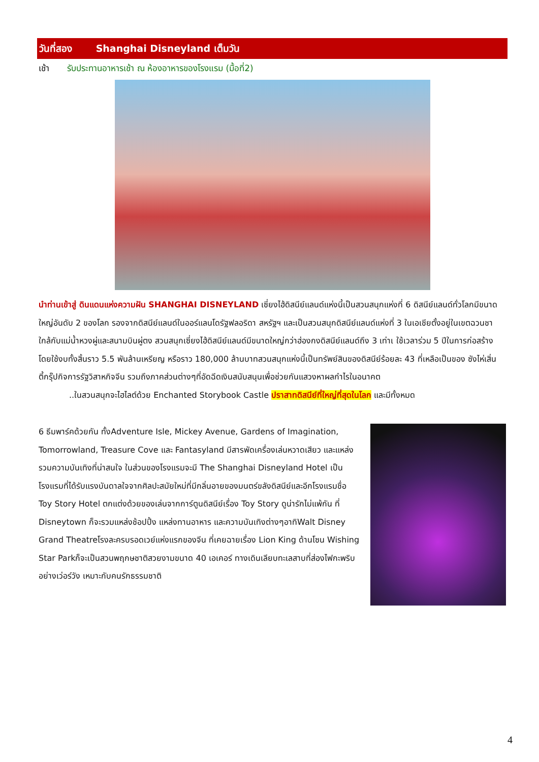วันที่สอง Shanghai Disneyland เต็มวัน
เช้า รับประทานอาหารเช้า ณ ห้องอาหารของโรงแรม (มื้อที่2)
นำท่านเข้าสู่ ดินแดนแห่งความฝัน SHANGHAI DISNEYLAND เซี่ยงไฮ้ดิสนีย์แลนด์แห่งนี้เป็นสวนสนุกแห่งที่ 6 ดิสนีย์แลนด์ทั่วโลกมีขนาดใหญ่อันดับ 2 ของโลก รองจากดิสนีย์แลนด์ในออร์แลนโดรัฐฟลอริดา สหรัฐฯ และเป็นสวนสนุกดิสนีย์แลนด์แห่งที่ 3 ในเอเชียตั้งอยู่ในเขตฉวนชา ใกล้กับแม่น้ำหวงผู่และสนามบินผู่ตง สวนสนุกเซี่ยงไฮ้ดิสนีย์แลนด์มีขนาดใหญ่กว่าฮ่องกงดิสนีย์แลนด์ถึง 3 เท่าเ ใช้เวลาร่วม 5 ปีในการก่อสร้าง โดยใช้งบทั้งสิ้นราว 5.5 พันล้านเหรียญ หรือราว 180,000 ล้านบาทสวนสนุกแห่งนี้เป็นทรัพย์สินของดิสนีย์ร้อยละ 43 ที่เหลือเป็นของ ซังไห่เสิ่นตี้กรุ๊ปกิจการรัฐวิสาหกิจจีน รวมถึงภาคส่วนต่างๆที่อัดฉีดเงินสนับสนุนเพื่อช่วยกันแสวงหาผลกำไรในอนาคต
..ในสวนสนุกจะไฮไลต์ด้วย Enchanted Storybook Castle ปราสาทดิสนีย์ที่ใหญ่ที่สุดในโลก และมีทั้งหมด
6 ธีมพาร์คด้วยกัน ทั้งAdventure Isle, Mickey Avenue, Gardens of Imagination, Tomorrowland, Treasure Cove และ Fantasyland มีสารพัดเครื่องเล่นหวาดเสียว และแหล่งรวมความบันเทิงที่น่าสนใจ ในส่วนของโรงแรมจะมี The Shanghai Disneyland Hotel เป็นโรงแรมที่ได้รับแรงบันดาลใจจากศิลปะสมัยใหม่ที่มีกลิ่นอายของมนตร์ขลังดิสนีย์และอีกโรงแรมชื่อ Toy Story Hotel ตกแต่งด้วยของเล่นจากการ์ตูนดิสนีย์เรื่อง Toy Story ดูน่ารักไม่แพ้กัน ที่ Disneytown ก็จะรวมแหล่งช้อปปิ้ง แหล่งทานอาหาร และความบันเทิงต่างๆอาทิWalt Disney Grand Theatreโรงละครบรอดเวย์แห่งแรกของจีน ที่เคยฉายเรื่อง Lion King ด้านโซน Wishing Star Parkก็จะเป็นสวนพฤกษชาติสวยงามขนาด 40 เอเคอร์ ทางเดินเลียบทะเลสาบที่ส่องไฟกะพริบอย่างเว่อร์วัง เหมาะกับคนรักธรรมชาติ
4